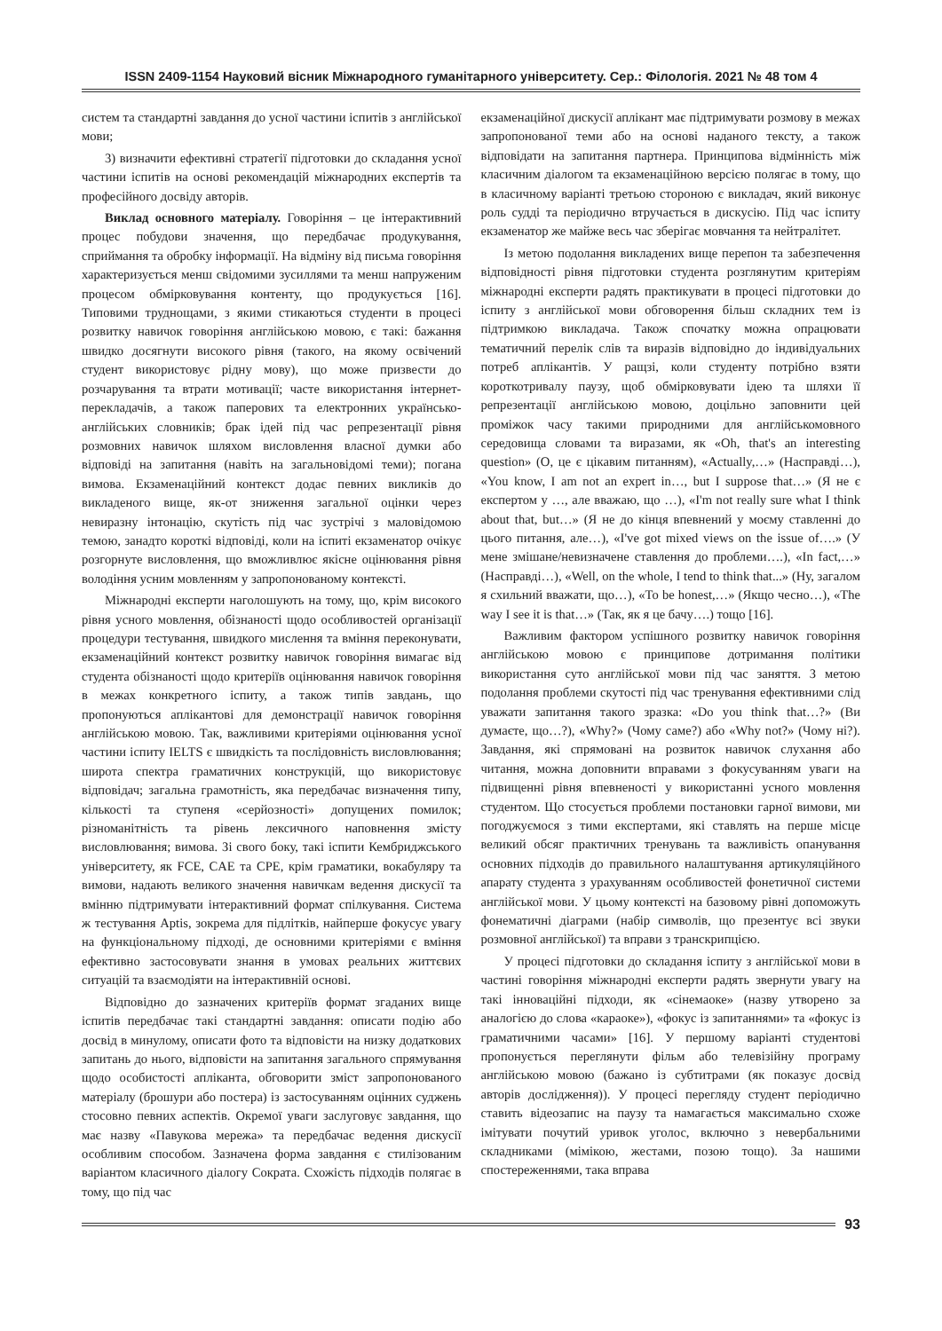ISSN 2409-1154 Науковий вісник Міжнародного гуманітарного університету. Сер.: Філологія. 2021 № 48 том 4
систем та стандартні завдання до усної частини іспитів з англійської мови;
3) визначити ефективні стратегії підготовки до складання усної частини іспитів на основі рекомендацій міжнародних експертів та професійного досвіду авторів.
Виклад основного матеріалу. Говоріння – це інтерактивний процес побудови значення, що передбачає продукування, сприймання та обробку інформації. На відміну від письма говоріння характеризується менш свідомими зусиллями та менш напруженим процесом обмірковування контенту, що продукується [16]. Типовими труднощами, з якими стикаються студенти в процесі розвитку навичок говоріння англійською мовою, є такі: бажання швидко досягнути високого рівня (такого, на якому освічений студент використовує рідну мову), що може призвести до розчарування та втрати мотивації; часте використання інтернет-перекладачів, а також паперових та електронних українсько-англійських словників; брак ідей під час репрезентації рівня розмовних навичок шляхом висловлення власної думки або відповіді на запитання (навіть на загальновідомі теми); погана вимова. Екзаменаційний контекст додає певних викликів до викладеного вище, як-от зниження загальної оцінки через невиразну інтонацію, скутість під час зустрічі з маловідомою темою, занадто короткі відповіді, коли на іспиті екзаменатор очікує розгорнуте висловлення, що вможливлює якісне оцінювання рівня володіння усним мовленням у запропонованому контексті.
Міжнародні експерти наголошують на тому, що, крім високого рівня усного мовлення, обізнаності щодо особливостей організації процедури тестування, швидкого мислення та вміння переконувати, екзаменаційний контекст розвитку навичок говоріння вимагає від студента обізнаності щодо критеріїв оцінювання навичок говоріння в межах конкретного іспиту, а також типів завдань, що пропонуються аплікантові для демонстрації навичок говоріння англійською мовою. Так, важливими критеріями оцінювання усної частини іспиту IELTS є швидкість та послідовність висловлювання; широта спектра граматичних конструкцій, що використовує відповідач; загальна грамотність, яка передбачає визначення типу, кількості та ступеня «серйозності» допущених помилок; різноманітність та рівень лексичного наповнення змісту висловлювання; вимова. Зі свого боку, такі іспити Кембриджського університету, як FCE, CAE та CPE, крім граматики, вокабуляру та вимови, надають великого значення навичкам ведення дискусії та вмінню підтримувати інтерактивний формат спілкування. Система ж тестування Aptis, зокрема для підлітків, найперше фокусує увагу на функціональному підході, де основними критеріями є вміння ефективно застосовувати знання в умовах реальних життєвих ситуацій та взаємодіяти на інтерактивній основі.
Відповідно до зазначених критеріїв формат згаданих вище іспитів передбачає такі стандартні завдання: описати подію або досвід в минулому, описати фото та відповісти на низку додаткових запитань до нього, відповісти на запитання загального спрямування щодо особистості апліканта, обговорити зміст запропонованого матеріалу (брошури або постера) із застосуванням оцінних суджень стосовно певних аспектів. Окремої уваги заслуговує завдання, що має назву «Павукова мережа» та передбачає ведення дискусії особливим способом. Зазначена форма завдання є стилізованим варіантом класичного діалогу Сократа. Схожість підходів полягає в тому, що під час
екзаменаційної дискусії аплікант має підтримувати розмову в межах запропонованої теми або на основі наданого тексту, а також відповідати на запитання партнера. Принципова відмінність між класичним діалогом та екзаменаційною версією полягає в тому, що в класичному варіанті третьою стороною є викладач, який виконує роль судді та періодично втручається в дискусію. Під час іспиту екзаменатор же майже весь час зберігає мовчання та нейтралітет.
Із метою подолання викладених вище перепон та забезпечення відповідності рівня підготовки студента розглянутим критеріям міжнародні експерти радять практикувати в процесі підготовки до іспиту з англійської мови обговорення більш складних тем із підтримкою викладача. Також спочатку можна опрацювати тематичний перелік слів та виразів відповідно до індивідуальних потреб аплікантів. У ращзі, коли студенту потрібно взяти короткотривалу паузу, щоб обмірковувати ідею та шляхи її репрезентації англійською мовою, доцільно заповнити цей проміжок часу такими природними для англійськомовного середовища словами та виразами, як «Oh, that's an interesting question» (О, це є цікавим питанням), «Actually,…» (Насправді…), «You know, I am not an expert in…, but I suppose that…» (Я не є експертом у …, але вважаю, що …), «I'm not really sure what I think about that, but…» (Я не до кінця впевнений у моєму ставленні до цього питання, але…), «I've got mixed views on the issue of….» (У мене змішане/невизначене ставлення до проблеми….), «In fact,…» (Насправді…), «Well, on the whole, I tend to think that...» (Ну, загалом я схильний вважати, що…), «To be honest,…» (Якщо чесно…), «The way I see it is that…» (Так, як я це бачу….) тощо [16].
Важливим фактором успішного розвитку навичок говоріння англійською мовою є принципове дотримання політики використання суто англійської мови під час заняття. З метою подолання проблеми скутості під час тренування ефективними слід уважати запитання такого зразка: «Do you think that…?» (Ви думаєте, що…?), «Why?» (Чому саме?) або «Why not?» (Чому ні?). Завдання, які спрямовані на розвиток навичок слухання або читання, можна доповнити вправами з фокусуванням уваги на підвищенні рівня впевненості у використанні усного мовлення студентом. Що стосується проблеми постановки гарної вимови, ми погоджуємося з тими експертами, які ставлять на перше місце великий обсяг практичних тренувань та важливість опанування основних підходів до правильного налаштування артикуляційного апарату студента з урахуванням особливостей фонетичної системи англійської мови. У цьому контексті на базовому рівні допоможуть фонематичні діаграми (набір символів, що презентує всі звуки розмовної англійської) та вправи з транскрипцією.
У процесі підготовки до складання іспиту з англійської мови в частині говоріння міжнародні експерти радять звернути увагу на такі інноваційні підходи, як «сінемаоке» (назву утворено за аналогією до слова «караоке»), «фокус із запитаннями» та «фокус із граматичними часами» [16]. У першому варіанті студентові пропонується переглянути фільм або телевізійну програму англійською мовою (бажано із субтитрами (як показує досвід авторів дослідження)). У процесі перегляду студент періодично ставить відеозапис на паузу та намагається максимально схоже імітувати почутий уривок уголос, включно з невербальними складниками (мімікою, жестами, позою тощо). За нашими спостереженнями, така вправа
93